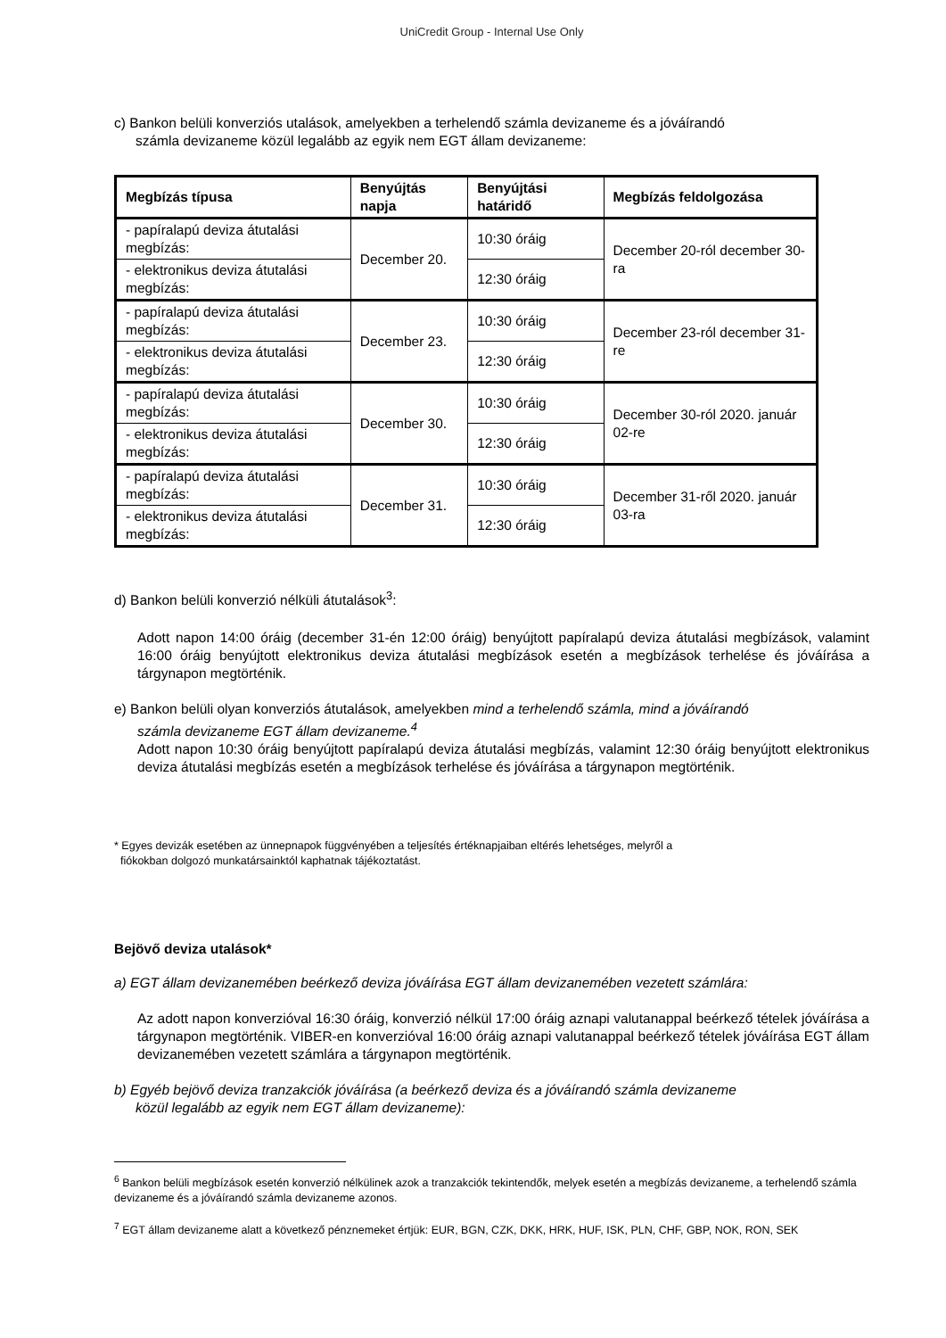UniCredit Group - Internal Use Only
c) Bankon belüli konverziós utalások, amelyekben a terhelendő számla devizaneme és a jóváírandó
számla devizaneme közül legalább az egyik nem EGT állam devizaneme:
| Megbízás típusa | Benyújtás napja | Benyújtási határidő | Megbízás feldolgozása |
| --- | --- | --- | --- |
| - papíralapú deviza átutalási megbízás: | December 20. | 10:30 óráig | December 20-ról december 30-ra |
| - elektronikus deviza átutalási megbízás: | | 12:30 óráig | |
| - papíralapú deviza átutalási megbízás: | December 23. | 10:30 óráig | December 23-ról december 31-re |
| - elektronikus deviza átutalási megbízás: | | 12:30 óráig | |
| - papíralapú deviza átutalási megbízás: | December 30. | 10:30 óráig | December 30-ról 2020. január 02-re |
| - elektronikus deviza átutalási megbízás: | | 12:30 óráig | |
| - papíralapú deviza átutalási megbízás: | December 31. | 10:30 óráig | December 31-ről 2020. január 03-ra |
| - elektronikus deviza átutalási megbízás: | | 12:30 óráig | |
d) Bankon belüli konverzió nélküli átutalások<sup>3</sup>:
Adott napon 14:00 óráig (december 31-én 12:00 óráig) benyújtott papíralapú deviza átutalási megbízások, valamint 16:00 óráig benyújtott elektronikus deviza átutalási megbízások esetén a megbízások terhelése és jóváírása a tárgynapon megtörténik.
e) Bankon belüli olyan konverziós átutalások, amelyekben mind a terhelendő számla, mind a jóváírandó
számla devizaneme EGT állam devizaneme.<sup>4</sup>
Adott napon 10:30 óráig benyújtott papíralapú deviza átutalási megbízás, valamint 12:30 óráig benyújtott elektronikus deviza átutalási megbízás esetén a megbízások terhelése és jóváírása a tárgynapon megtörténik.
* Egyes devizák esetében az ünnepnapok függvényében a teljesítés értéknapjaiban eltérés lehetséges, melyről a
fiókokban dolgozó munkatársainktól kaphatnak tájékoztatást.
Bejövő deviza utalások*
a) EGT állam devizanemében beérkező deviza jóváírása EGT állam devizanemében vezetett számlára:
Az adott napon konverzióval 16:30 óráig, konverzió nélkül 17:00 óráig aznapi valutanappal beérkező tételek jóváírása a tárgynapon megtörténik. VIBER-en konverzióval 16:00 óráig aznapi valutanappal beérkező tételek jóváírása EGT állam devizanemében vezetett számlára a tárgynapon megtörténik.
b) Egyéb bejövő deviza tranzakciók jóváírása (a beérkező deviza és a jóváírandó számla devizaneme
közül legalább az egyik nem EGT állam devizaneme):
<sup>6</sup> Bankon belüli megbízások esetén konverzió nélkülinek azok a tranzakciók tekintendők, melyek esetén a megbízás devizaneme, a terhelendő számla devizaneme és a jóváírandó számla devizaneme azonos.
<sup>7</sup> EGT állam devizaneme alatt a következő pénznemeket értjük: EUR, BGN, CZK, DKK, HRK, HUF, ISK, PLN, CHF, GBP, NOK, RON, SEK